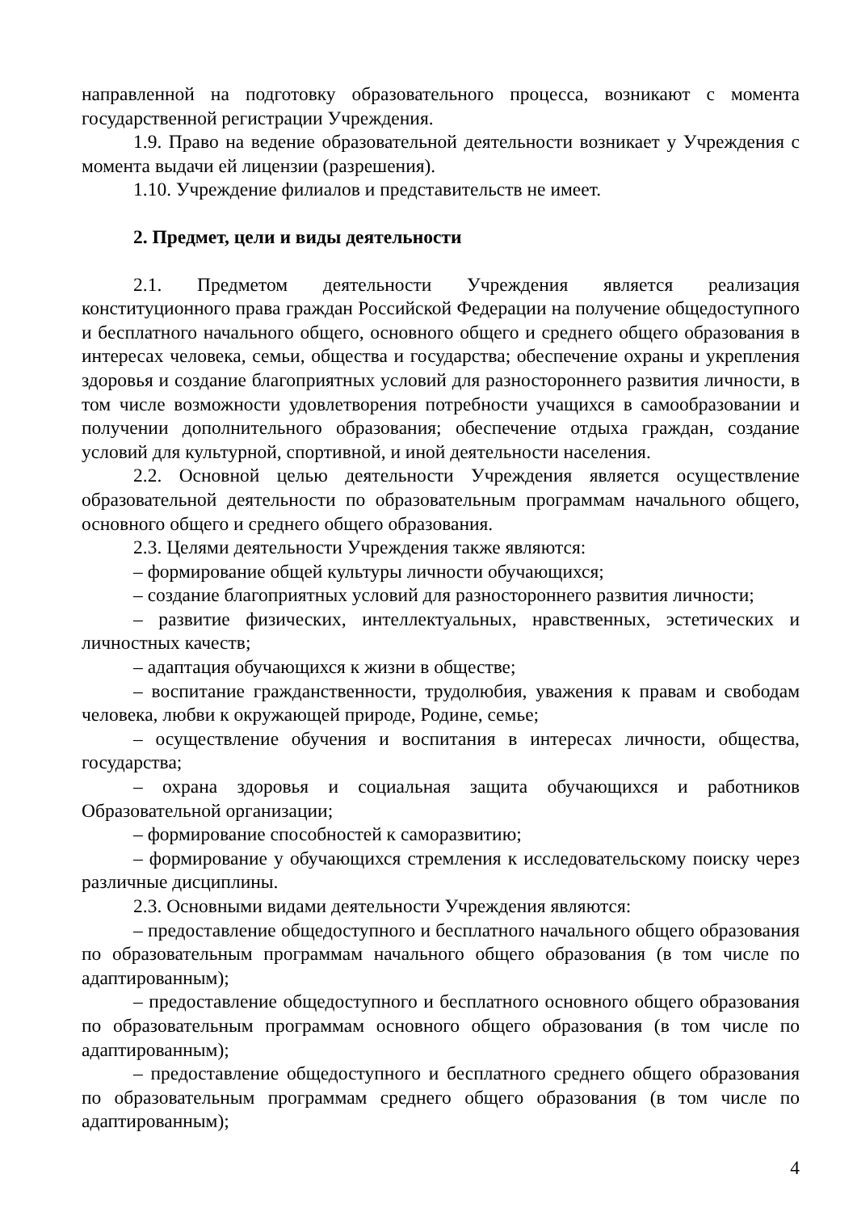направленной на подготовку образовательного процесса, возникают с момента государственной регистрации Учреждения.
1.9. Право на ведение образовательной деятельности возникает у Учреждения с момента выдачи ей лицензии (разрешения).
1.10. Учреждение филиалов и представительств не имеет.
2. Предмет, цели и виды деятельности
2.1. Предметом деятельности Учреждения является реализация конституционного права граждан Российской Федерации на получение общедоступного и бесплатного начального общего, основного общего и среднего общего образования в интересах человека, семьи, общества и государства; обеспечение охраны и укрепления здоровья и создание благоприятных условий для разностороннего развития личности, в том числе возможности удовлетворения потребности учащихся в самообразовании и получении дополнительного образования; обеспечение отдыха граждан, создание условий для культурной, спортивной, и иной деятельности населения.
2.2. Основной целью деятельности Учреждения является осуществление образовательной деятельности по образовательным программам начального общего, основного общего и среднего общего образования.
2.3. Целями деятельности Учреждения также являются:
– формирование общей культуры личности обучающихся;
– создание благоприятных условий для разностороннего развития личности;
– развитие физических, интеллектуальных, нравственных, эстетических и личностных качеств;
– адаптация обучающихся к жизни в обществе;
– воспитание гражданственности, трудолюбия, уважения к правам и свободам человека, любви к окружающей природе, Родине, семье;
– осуществление обучения и воспитания в интересах личности, общества, государства;
– охрана здоровья и социальная защита обучающихся и работников Образовательной организации;
– формирование способностей к саморазвитию;
– формирование у обучающихся стремления к исследовательскому поиску через различные дисциплины.
2.3. Основными видами деятельности Учреждения являются:
– предоставление общедоступного и бесплатного начального общего образования по образовательным программам начального общего образования (в том числе по адаптированным);
– предоставление общедоступного и бесплатного основного общего образования по образовательным программам основного общего образования (в том числе по адаптированным);
– предоставление общедоступного и бесплатного среднего общего образования по образовательным программам среднего общего образования (в том числе по адаптированным);
4